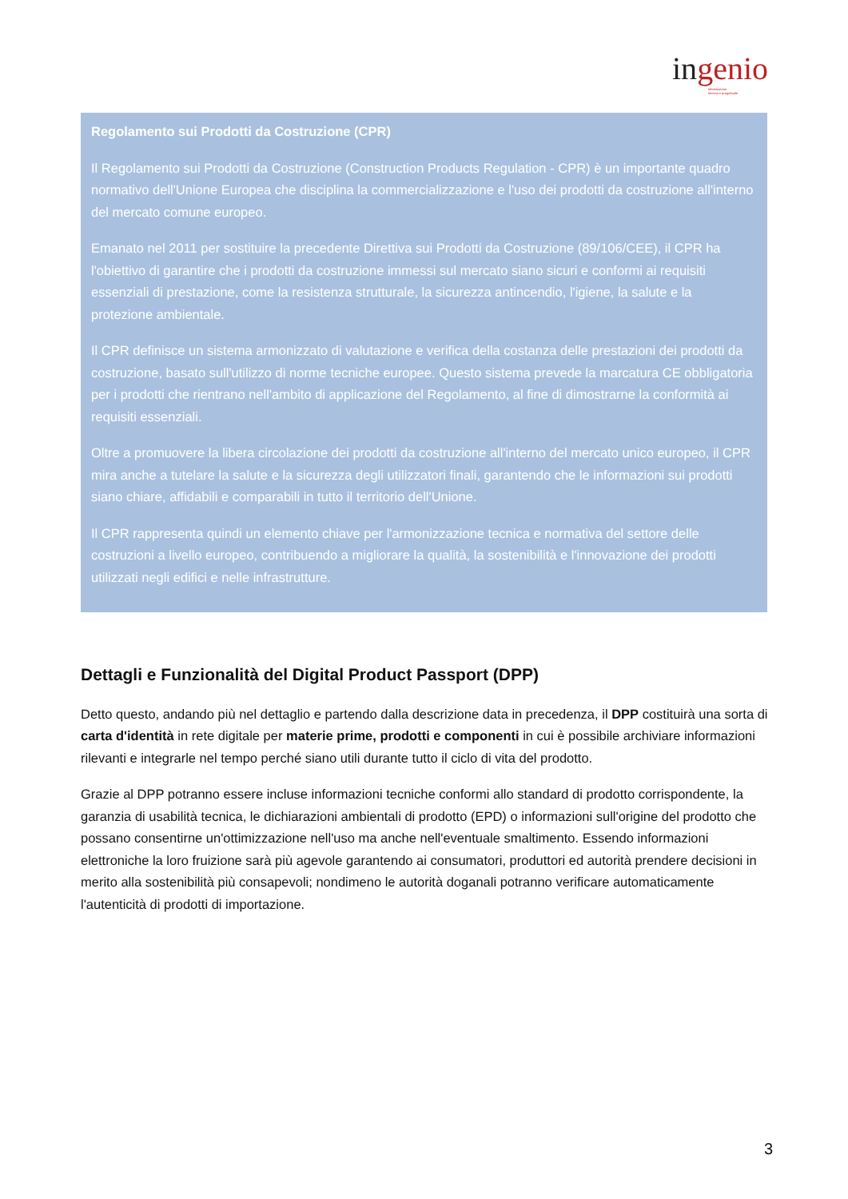ingenio
Informazione
tecnica e progettuale
Regolamento sui Prodotti da Costruzione (CPR)
Il Regolamento sui Prodotti da Costruzione (Construction Products Regulation - CPR) è un importante quadro normativo dell'Unione Europea che disciplina la commercializzazione e l'uso dei prodotti da costruzione all'interno del mercato comune europeo.
Emanato nel 2011 per sostituire la precedente Direttiva sui Prodotti da Costruzione (89/106/CEE), il CPR ha l'obiettivo di garantire che i prodotti da costruzione immessi sul mercato siano sicuri e conformi ai requisiti essenziali di prestazione, come la resistenza strutturale, la sicurezza antincendio, l'igiene, la salute e la protezione ambientale.
Il CPR definisce un sistema armonizzato di valutazione e verifica della costanza delle prestazioni dei prodotti da costruzione, basato sull'utilizzo di norme tecniche europee. Questo sistema prevede la marcatura CE obbligatoria per i prodotti che rientrano nell'ambito di applicazione del Regolamento, al fine di dimostrarne la conformità ai requisiti essenziali.
Oltre a promuovere la libera circolazione dei prodotti da costruzione all'interno del mercato unico europeo, il CPR mira anche a tutelare la salute e la sicurezza degli utilizzatori finali, garantendo che le informazioni sui prodotti siano chiare, affidabili e comparabili in tutto il territorio dell'Unione.
Il CPR rappresenta quindi un elemento chiave per l'armonizzazione tecnica e normativa del settore delle costruzioni a livello europeo, contribuendo a migliorare la qualità, la sostenibilità e l'innovazione dei prodotti utilizzati negli edifici e nelle infrastrutture.
Dettagli e Funzionalità del Digital Product Passport (DPP)
Detto questo, andando più nel dettaglio e partendo dalla descrizione data in precedenza, il DPP costituirà una sorta di carta d'identità in rete digitale per materie prime, prodotti e componenti in cui è possibile archiviare informazioni rilevanti e integrarle nel tempo perché siano utili durante tutto il ciclo di vita del prodotto.
Grazie al DPP potranno essere incluse informazioni tecniche conformi allo standard di prodotto corrispondente, la garanzia di usabilità tecnica, le dichiarazioni ambientali di prodotto (EPD) o informazioni sull'origine del prodotto che possano consentirne un'ottimizzazione nell'uso ma anche nell'eventuale smaltimento. Essendo informazioni elettroniche la loro fruizione sarà più agevole garantendo ai consumatori, produttori ed autorità prendere decisioni in merito alla sostenibilità più consapevoli; nondimeno le autorità doganali potranno verificare automaticamente l'autenticità di prodotti di importazione.
3